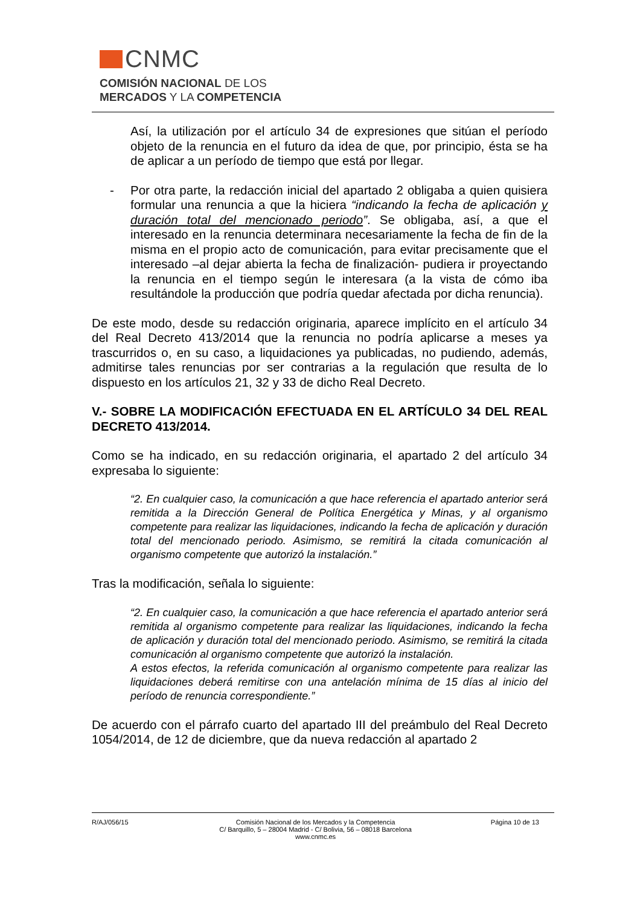CNMC
COMISIÓN NACIONAL DE LOS
MERCADOS Y LA COMPETENCIA
Así, la utilización por el artículo 34 de expresiones que sitúan el período objeto de la renuncia en el futuro da idea de que, por principio, ésta se ha de aplicar a un período de tiempo que está por llegar.
- Por otra parte, la redacción inicial del apartado 2 obligaba a quien quisiera formular una renuncia a que la hiciera “indicando la fecha de aplicación y duración total del mencionado periodo”. Se obligaba, así, a que el interesado en la renuncia determinara necesariamente la fecha de fin de la misma en el propio acto de comunicación, para evitar precisamente que el interesado –al dejar abierta la fecha de finalización- pudiera ir proyectando la renuncia en el tiempo según le interesara (a la vista de cómo iba resultándole la producción que podría quedar afectada por dicha renuncia).
De este modo, desde su redacción originaria, aparece implícito en el artículo 34 del Real Decreto 413/2014 que la renuncia no podría aplicarse a meses ya trascurridos o, en su caso, a liquidaciones ya publicadas, no pudiendo, además, admitirse tales renuncias por ser contrarias a la regulación que resulta de lo dispuesto en los artículos 21, 32 y 33 de dicho Real Decreto.
V.- SOBRE LA MODIFICACIÓN EFECTUADA EN EL ARTÍCULO 34 DEL REAL DECRETO 413/2014.
Como se ha indicado, en su redacción originaria, el apartado 2 del artículo 34 expresaba lo siguiente:
“2. En cualquier caso, la comunicación a que hace referencia el apartado anterior será remitida a la Dirección General de Política Energética y Minas, y al organismo competente para realizar las liquidaciones, indicando la fecha de aplicación y duración total del mencionado periodo. Asimismo, se remitirá la citada comunicación al organismo competente que autorizó la instalación.”
Tras la modificación, señala lo siguiente:
“2. En cualquier caso, la comunicación a que hace referencia el apartado anterior será remitida al organismo competente para realizar las liquidaciones, indicando la fecha de aplicación y duración total del mencionado periodo. Asimismo, se remitirá la citada comunicación al organismo competente que autorizó la instalación.
A estos efectos, la referida comunicación al organismo competente para realizar las liquidaciones deberá remitirse con una antelación mínima de 15 días al inicio del período de renuncia correspondiente.”
De acuerdo con el párrafo cuarto del apartado III del preámbulo del Real Decreto 1054/2014, de 12 de diciembre, que da nueva redacción al apartado 2
R/AJ/056/15 Comisión Nacional de los Mercados y la Competencia
C/ Barquillo, 5 – 28004 Madrid - C/ Bolivia, 56 – 08018 Barcelona
www.cnmc.es
Página 10 de 13